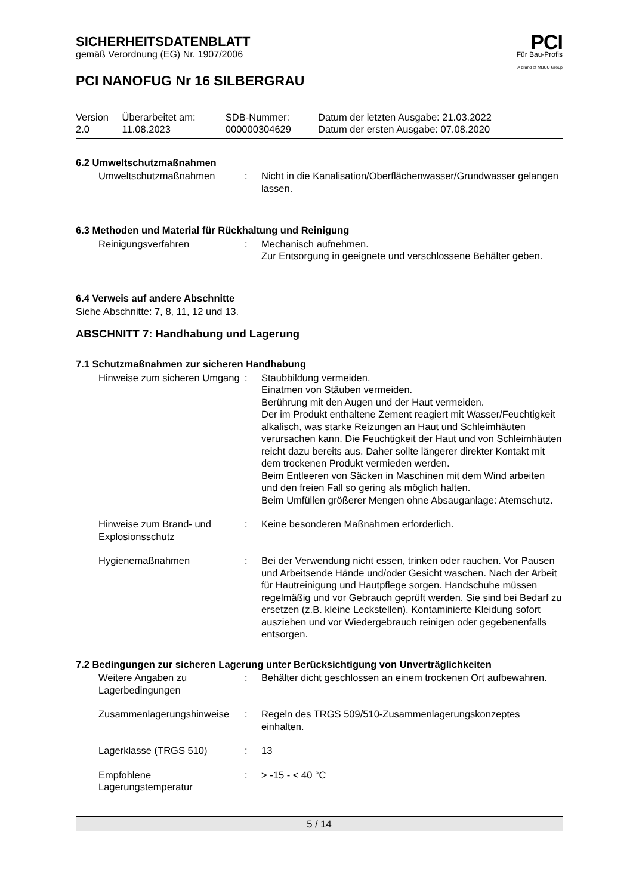PCI
Für Bau-Profis
A brand of MBCC Group
SICHERHEITSDATENBLATT
gemäß Verordnung (EG) Nr. 1907/2006
PCI NANOFUG Nr 16 SILBERGRAU
| Version 2.0 | Überarbeitet am: 11.08.2023 | SDB-Nummer: 000000304629 | Datum der letzten Ausgabe: 21.03.2022 Datum der ersten Ausgabe: 07.08.2020 |
6.2 Umweltschutzmaßnahmen
| Umweltschutzmaßnahmen | : | Nicht in die Kanalisation/Oberflächenwasser/Grundwasser gelangen lassen. |
6.3 Methoden und Material für Rückhaltung und Reinigung
| Reinigungsverfahren | : | Mechanisch aufnehmen. Zur Entsorgung in geeignete und verschlossene Behälter geben. |
6.4 Verweis auf andere Abschnitte
Siehe Abschnitte: 7, 8, 11, 12 und 13.
ABSCHNITT 7: Handhabung und Lagerung
7.1 Schutzmaßnahmen zur sicheren Handhabung
| Hinweise zum sicheren Umgang | : | Staubbildung vermeiden. Einatmen von Stäuben vermeiden. Berührung mit den Augen und der Haut vermeiden. Der im Produkt enthaltene Zement reagiert mit Wasser/Feuchtigkeit alkalisch, was starke Reizungen an Haut und Schleimhäuten verursachen kann. Die Feuchtigkeit der Haut und von Schleimhäuten reicht dazu bereits aus. Daher sollte längerer direkter Kontakt mit dem trockenen Produkt vermieden werden. Beim Entleeren von Säcken in Maschinen mit dem Wind arbeiten und den freien Fall so gering als möglich halten. Beim Umfüllen größerer Mengen ohne Absauganlage: Atemschutz. |
| Hinweise zum Brand- und Explosionsschutz | : | Keine besonderen Maßnahmen erforderlich. |
| Hygienemaßnahmen | : | Bei der Verwendung nicht essen, trinken oder rauchen. Vor Pausen und Arbeitsende Hände und/oder Gesicht waschen. Nach der Arbeit für Hautreinigung und Hautpflege sorgen. Handschuhe müssen regelmäßig und vor Gebrauch geprüft werden. Sie sind bei Bedarf zu ersetzen (z.B. kleine Leckstellen). Kontaminierte Kleidung sofort ausziehen und vor Wiedergebrauch reinigen oder gegebenenfalls entsorgen. |
7.2 Bedingungen zur sicheren Lagerung unter Berücksichtigung von Unverträglichkeiten
| Weitere Angaben zu Lagerbedingungen | : | Behälter dicht geschlossen an einem trockenen Ort aufbewahren. |
| Zusammenlagerungshinweise | : | Regeln des TRGS 509/510-Zusammenlagerungskonzeptes einhalten. |
| Lagerklasse (TRGS 510) | : | 13 |
| Empfohlene Lagerungstemperatur | : | > -15 - < 40 °C |
5 / 14